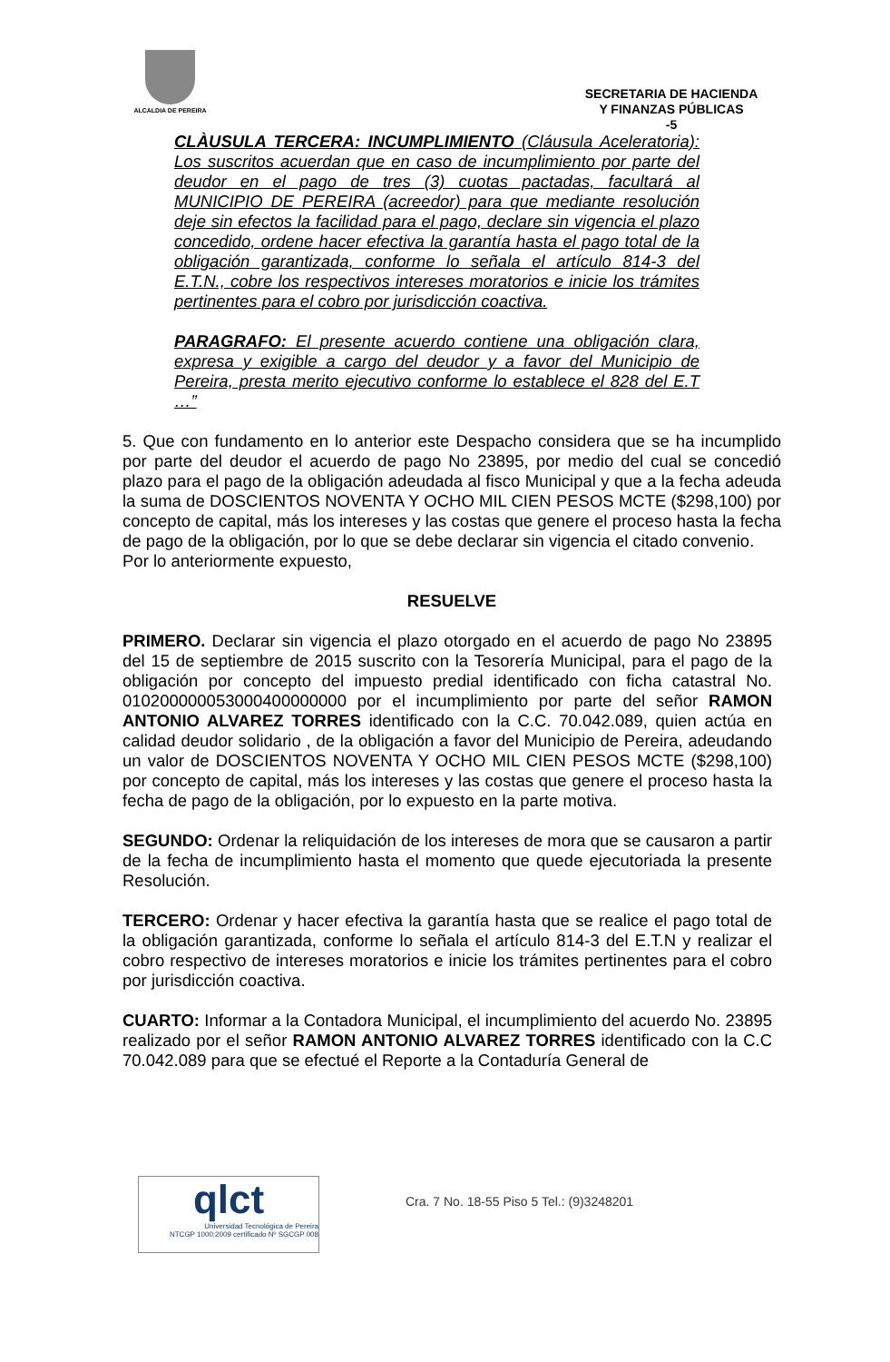ALCALDIA DE PEREIRA
SECRETARIA DE HACIENDA
Y FINANZAS PÚBLICAS
-5
CLÀUSULA TERCERA: INCUMPLIMIENTO (Cláusula Aceleratoria): Los suscritos acuerdan que en caso de incumplimiento por parte del deudor en el pago de tres (3) cuotas pactadas, facultará al MUNICIPIO DE PEREIRA (acreedor) para que mediante resolución deje sin efectos la facilidad para el pago, declare sin vigencia el plazo concedido, ordene hacer efectiva la garantía hasta el pago total de la obligación garantizada, conforme lo señala el artículo 814-3 del E.T.N., cobre los respectivos intereses moratorios e inicie los trámites pertinentes para el cobro por jurisdicción coactiva.
PARAGRAFO: El presente acuerdo contiene una obligación clara, expresa y exigible a cargo del deudor y a favor del Municipio de Pereira, presta merito ejecutivo conforme lo establece el 828 del E.T …”
5. Que con fundamento en lo anterior este Despacho considera que se ha incumplido por parte del deudor el acuerdo de pago No 23895, por medio del cual se concedió plazo para el pago de la obligación adeudada al fisco Municipal y que a la fecha adeuda la suma de DOSCIENTOS NOVENTA Y OCHO MIL CIEN PESOS MCTE ($298,100) por concepto de capital, más los intereses y las costas que genere el proceso hasta la fecha de pago de la obligación, por lo que se debe declarar sin vigencia el citado convenio.
Por lo anteriormente expuesto,
RESUELVE
PRIMERO. Declarar sin vigencia el plazo otorgado en el acuerdo de pago No 23895 del 15 de septiembre de 2015 suscrito con la Tesorería Municipal, para el pago de la obligación por concepto del impuesto predial identificado con ficha catastral No. 010200000053000400000000 por el incumplimiento por parte del señor RAMON ANTONIO ALVAREZ TORRES identificado con la C.C. 70.042.089, quien actúa en calidad deudor solidario , de la obligación a favor del Municipio de Pereira, adeudando un valor de DOSCIENTOS NOVENTA Y OCHO MIL CIEN PESOS MCTE ($298,100) por concepto de capital, más los intereses y las costas que genere el proceso hasta la fecha de pago de la obligación, por lo expuesto en la parte motiva.
SEGUNDO: Ordenar la reliquidación de los intereses de mora que se causaron a partir de la fecha de incumplimiento hasta el momento que quede ejecutoriada la presente Resolución.
TERCERO: Ordenar y hacer efectiva la garantía hasta que se realice el pago total de la obligación garantizada, conforme lo señala el artículo 814-3 del E.T.N y realizar el cobro respectivo de intereses moratorios e inicie los trámites pertinentes para el cobro por jurisdicción coactiva.
CUARTO: Informar a la Contadora Municipal, el incumplimiento del acuerdo No. 23895 realizado por el señor RAMON ANTONIO ALVAREZ TORRES identificado con la C.C 70.042.089 para que se efectué el Reporte a la Contaduría General de
qlct Universidad Tecnológica de Pereira
NTCGP 1000:2009 certificado Nº SGCGP 008
Cra. 7 No. 18-55 Piso 5 Tel.: (9)3248201